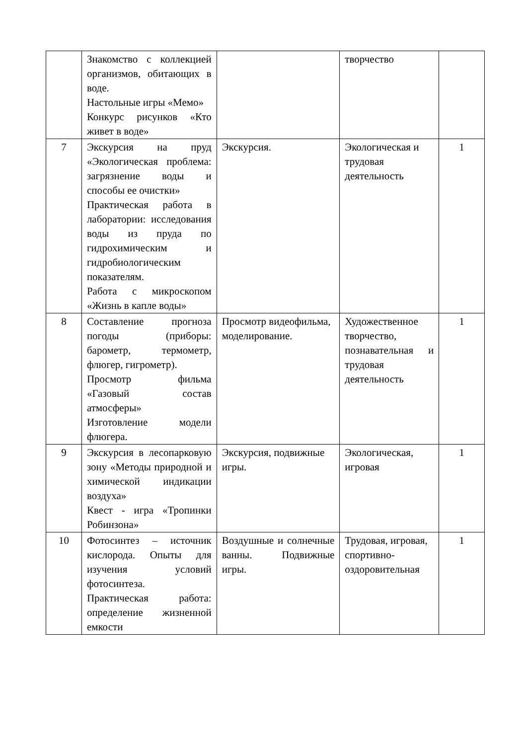| | Знакомство с коллекцией организмов, обитающих в воде. Настольные игры «Мемо» Конкурс рисунков «Кто живет в воде» | | творчество | |
| 7 | Экскурсия на пруд «Экологическая проблема: загрязнение воды и способы ее очистки» Практическая работа в лаборатории: исследования воды из пруда по гидрохимическим и гидробиологическим показателям. Работа с микроскопом «Жизнь в капле воды» | Экскурсия. | Экологическая и трудовая деятельность | 1 |
| 8 | Составление прогноза погоды (приборы: барометр, термометр, флюгер, гигрометр). Просмотр фильма «Газовый состав атмосферы» Изготовление модели флюгера. | Просмотр видеофильма, моделирование. | Художественное творчество, познавательная и трудовая деятельность | 1 |
| 9 | Экскурсия в лесопарковую зону «Методы природной и химической индикации воздуха» Квест - игра «Тропинки Робинзона» | Экскурсия, подвижные игры. | Экологическая, игровая | 1 |
| 10 | Фотосинтез – источник кислорода. Опыты для изучения условий фотосинтеза. Практическая работа: определение жизненной емкости | Воздушные и солнечные ванны. Подвижные игры. | Трудовая, игровая, спортивно-оздоровительная | 1 |